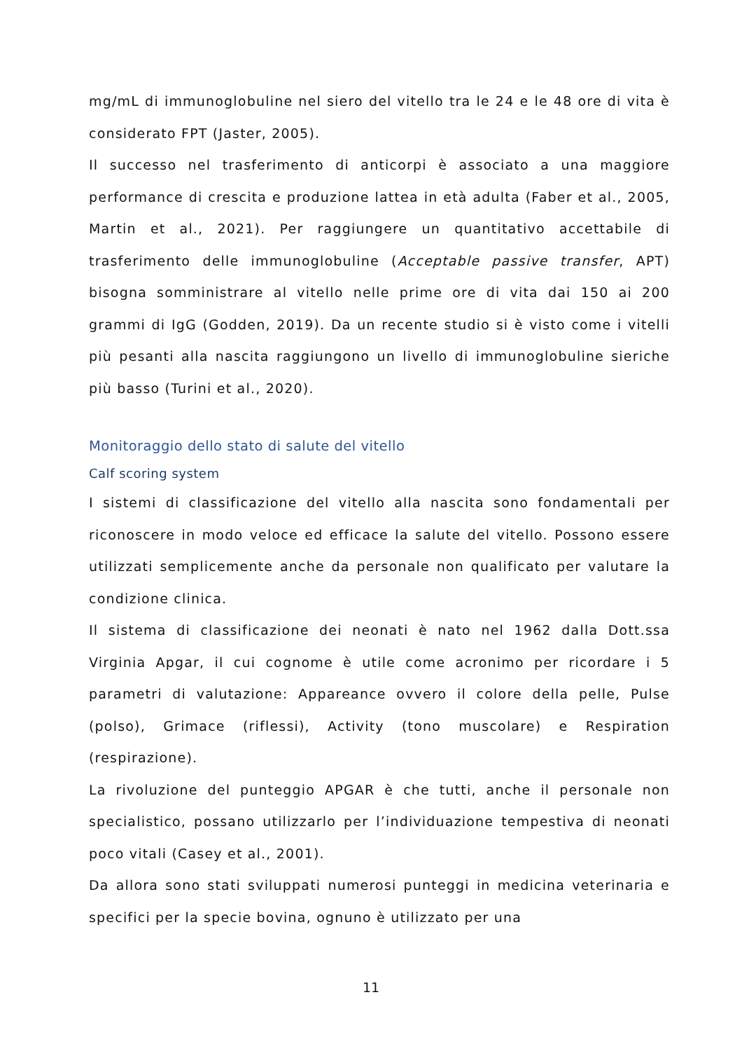mg/mL di immunoglobuline nel siero del vitello tra le 24 e le 48 ore di vita è considerato FPT (Jaster, 2005).
Il successo nel trasferimento di anticorpi è associato a una maggiore performance di crescita e produzione lattea in età adulta (Faber et al., 2005, Martin et al., 2021). Per raggiungere un quantitativo accettabile di trasferimento delle immunoglobuline (Acceptable passive transfer, APT) bisogna somministrare al vitello nelle prime ore di vita dai 150 ai 200 grammi di IgG (Godden, 2019). Da un recente studio si è visto come i vitelli più pesanti alla nascita raggiungono un livello di immunoglobuline sieriche più basso (Turini et al., 2020).
Monitoraggio dello stato di salute del vitello
Calf scoring system
I sistemi di classificazione del vitello alla nascita sono fondamentali per riconoscere in modo veloce ed efficace la salute del vitello. Possono essere utilizzati semplicemente anche da personale non qualificato per valutare la condizione clinica.
Il sistema di classificazione dei neonati è nato nel 1962 dalla Dott.ssa Virginia Apgar, il cui cognome è utile come acronimo per ricordare i 5 parametri di valutazione: Appareance ovvero il colore della pelle, Pulse (polso), Grimace (riflessi), Activity (tono muscolare) e Respiration (respirazione).
La rivoluzione del punteggio APGAR è che tutti, anche il personale non specialistico, possano utilizzarlo per l’individuazione tempestiva di neonati poco vitali (Casey et al., 2001).
Da allora sono stati sviluppati numerosi punteggi in medicina veterinaria e specifici per la specie bovina, ognuno è utilizzato per una
11